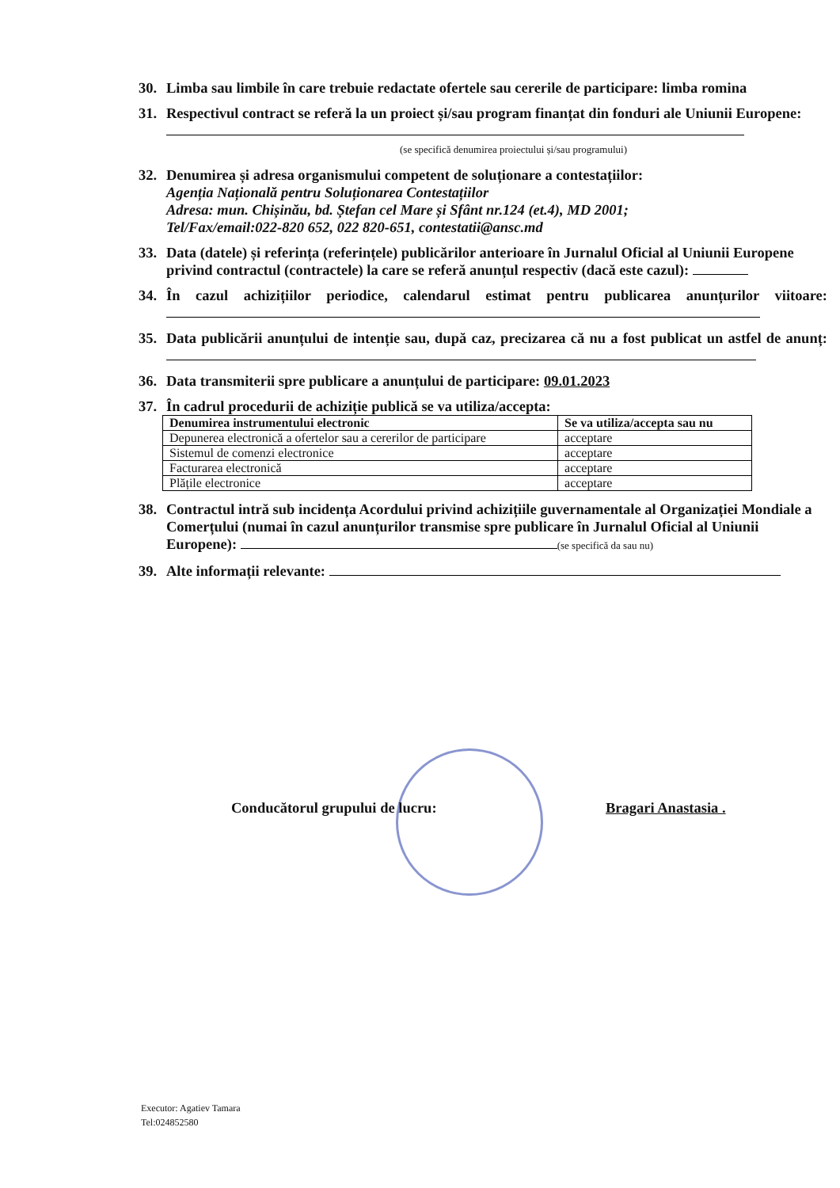30. Limba sau limbile în care trebuie redactate ofertele sau cererile de participare: limba romina
31. Respectivul contract se referă la un proiect și/sau program finanțat din fonduri ale Uniunii Europene:
(se specifică denumirea proiectului și/sau programului)
32. Denumirea și adresa organismului competent de soluționare a contestațiilor:
Agenția Națională pentru Soluționarea Contestațiilor
Adresa: mun. Chișinău, bd. Ștefan cel Mare și Sfânt nr.124 (et.4), MD 2001;
Tel/Fax/email:022-820 652, 022 820-651, contestatii@ansc.md
33. Data (datele) și referința (referințele) publicărilor anterioare în Jurnalul Oficial al Uniunii Europene privind contractul (contractele) la care se referă anunțul respectiv (dacă este cazul):
34. În cazul achizițiilor periodice, calendarul estimat pentru publicarea anunțurilor viitoare:
35. Data publicării anunțului de intenție sau, după caz, precizarea că nu a fost publicat un astfel de anunț:
36. Data transmiterii spre publicare a anunțului de participare: 09.01.2023
37. În cadrul procedurii de achiziție publică se va utiliza/accepta:
| Denumirea instrumentului electronic | Se va utiliza/accepta sau nu |
| --- | --- |
| Depunerea electronică a ofertelor sau a cererilor de participare | acceptare |
| Sistemul de comenzi electronice | acceptare |
| Facturarea electronică | acceptare |
| Plățile electronice | acceptare |
38. Contractul intră sub incidența Acordului privind achizițiile guvernamentale al Organizației Mondiale a Comerțului (numai în cazul anunțurilor transmise spre publicare în Jurnalul Oficial al Uniunii Europene): (se specifică da sau nu)
39. Alte informații relevante:
Conducătorul grupului de lucru:
Bragari Anastasia .
Executor: Agatiev Tamara
Tel:024852580